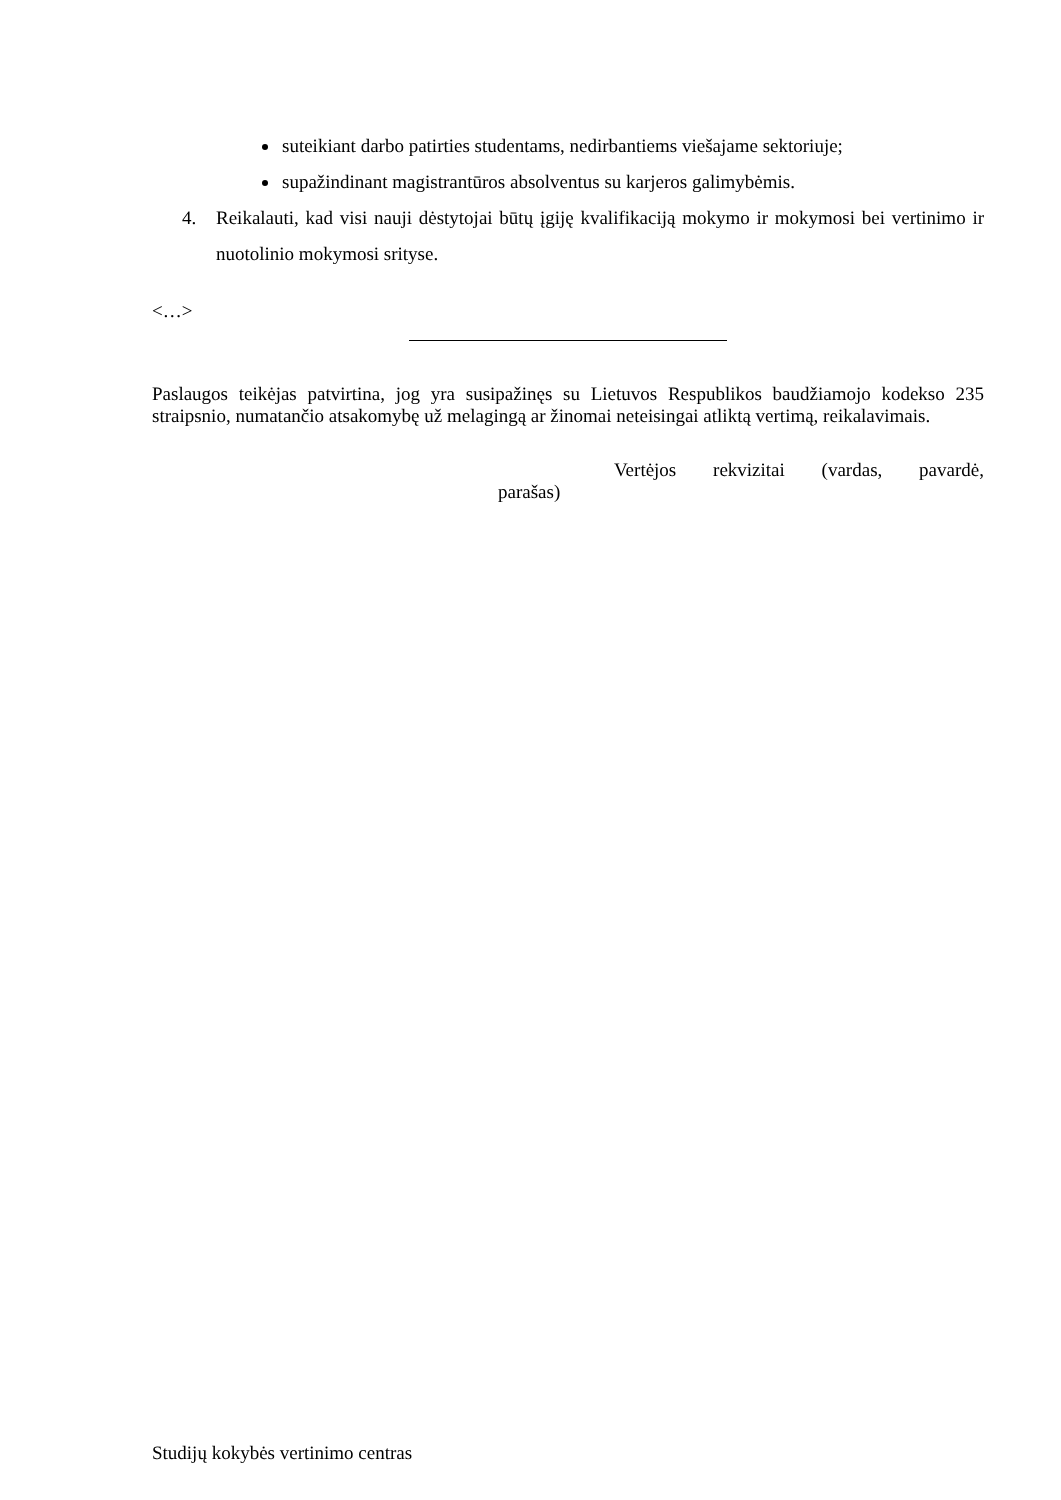suteikiant darbo patirties studentams, nedirbantiems viešajame sektoriuje;
supažindinant magistrantūros absolventus su karjeros galimybėmis.
4. Reikalauti, kad visi nauji dėstytojai būtų įgiję kvalifikaciją mokymo ir mokymosi bei vertinimo ir nuotolinio mokymosi srityse.
<…>
Paslaugos teikėjas patvirtina, jog yra susipažinęs su Lietuvos Respublikos baudžiamojo kodekso 235 straipsnio, numatančio atsakomybę už melagingą ar žinomai neteisingai atliktą vertimą, reikalavimais.
Vertėjos rekvizitai (vardas, pavardė,
parašas)
Studijų kokybės vertinimo centras